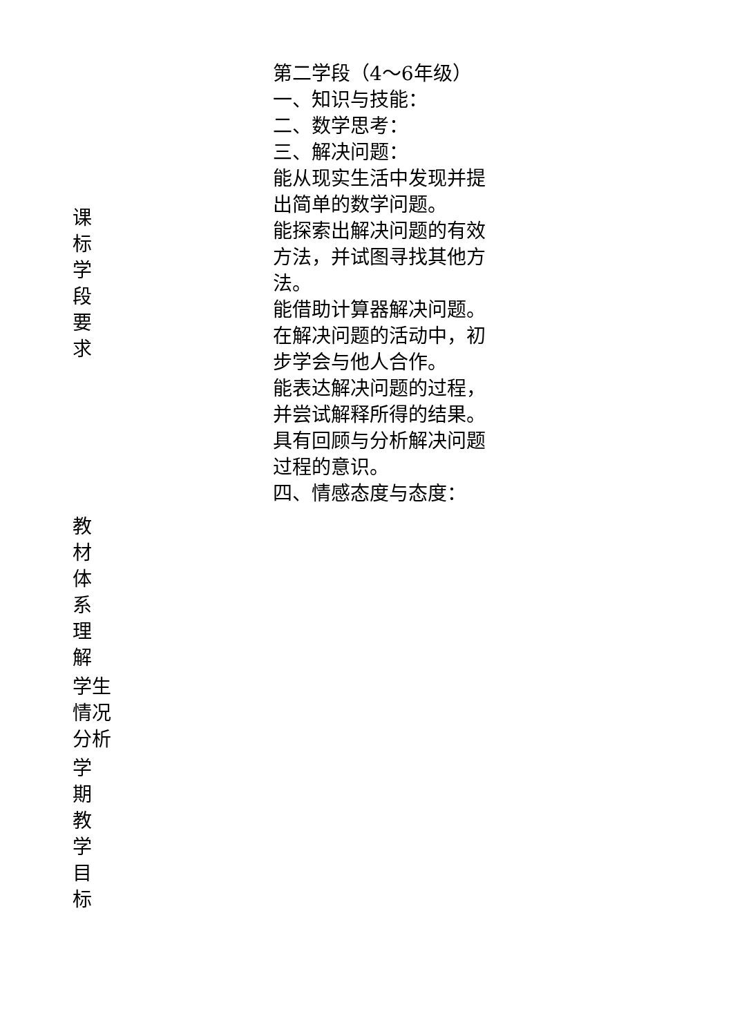| 课标学段要求 | 第二学段（4～6年级） 一、知识与技能： 二、数学思考： 三、解决问题： 能从现实生活中发现并提出简单的数学问题。 能探索出解决问题的有效方法，并试图寻找其他方法。 能借助计算器解决问题。 在解决问题的活动中，初步学会与他人合作。 能表达解决问题的过程，并尝试解释所得的结果。 具有回顾与分析解决问题过程的意识。 四、情感态度与态度： |
| 教材体系理解 | |
| 学生 情况 分析 | |
| 学期教学目标 | |